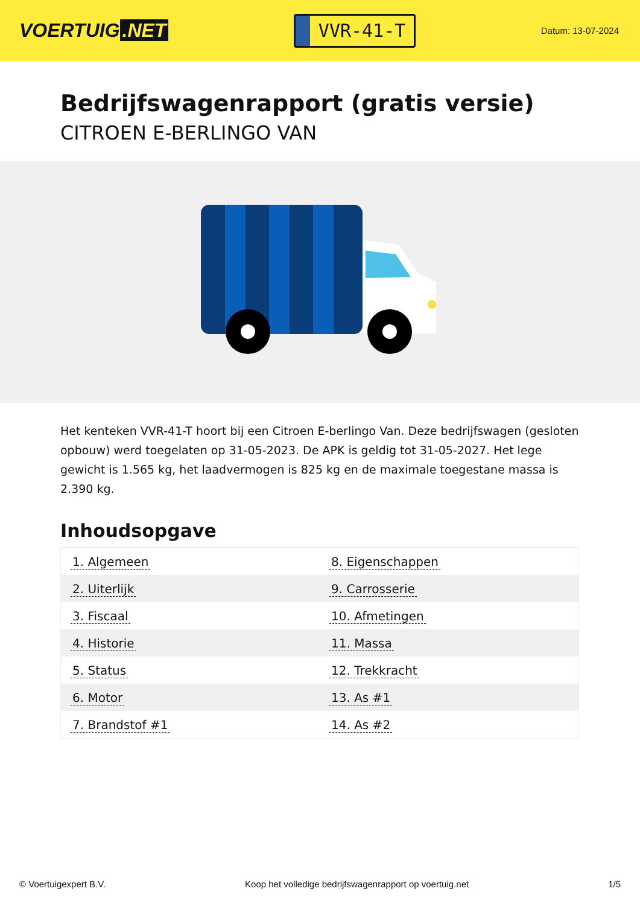VOERTUIG.NET
VVR-41-T
Datum: 13-07-2024
Bedrijfswagenrapport (gratis versie)
CITROEN E-BERLINGO VAN
Het kenteken VVR-41-T hoort bij een Citroen E-berlingo Van. Deze bedrijfswagen (gesloten opbouw) werd toegelaten op 31-05-2023. De APK is geldig tot 31-05-2027. Het lege gewicht is 1.565 kg, het laadvermogen is 825 kg en de maximale toegestane massa is 2.390 kg.
Inhoudsopgave
| 1. Algemeen | 8. Eigenschappen |
| 2. Uiterlijk | 9. Carrosserie |
| 3. Fiscaal | 10. Afmetingen |
| 4. Historie | 11. Massa |
| 5. Status | 12. Trekkracht |
| 6. Motor | 13. As #1 |
| 7. Brandstof #1 | 14. As #2 |
© Voertuigexpert B.V. Koop het volledige bedrijfswagenrapport op voertuig.net 1/5